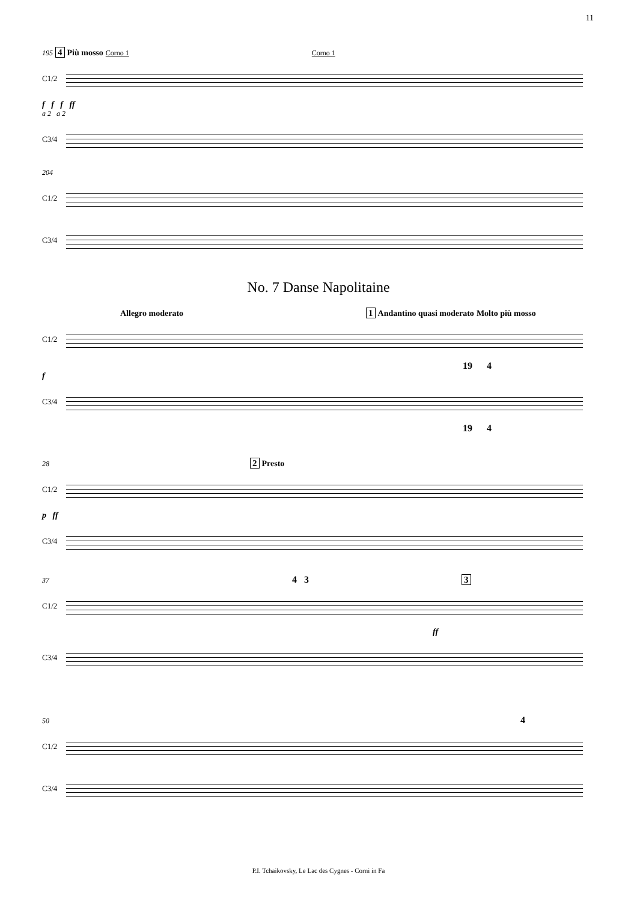11
195 4 Più mosso Corno 1 Corno 1
C1/2
f f f ff
a 2 a 2
C3/4
204
C1/2
C3/4
No. 7 Danse Napolitaine
Allegro moderato 1 Andantino quasi moderato Molto più mosso
C1/2
19 4
f
C3/4
19 4
28 2 Presto
C1/2
p ff
C3/4
37 4 3 3
C1/2
ff
C3/4
50 4
C1/2
C3/4
P.I. Tchaikovsky, Le Lac des Cygnes - Corni in Fa